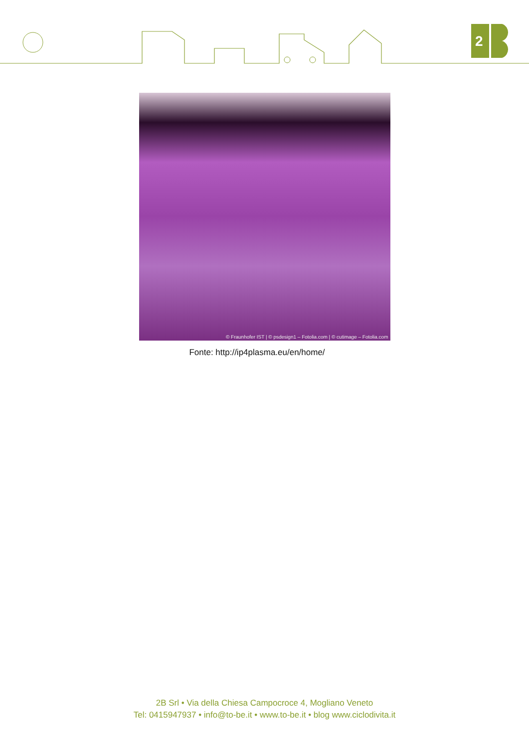2
© Fraunhofer IST | © psdesign1 – Fotolia.com | © cutimage – Fotolia.com
Fonte: http://ip4plasma.eu/en/home/
2B Srl • Via della Chiesa Campocroce 4, Mogliano Veneto
Tel: 0415947937 • info@to-be.it • www.to-be.it • blog www.ciclodivita.it